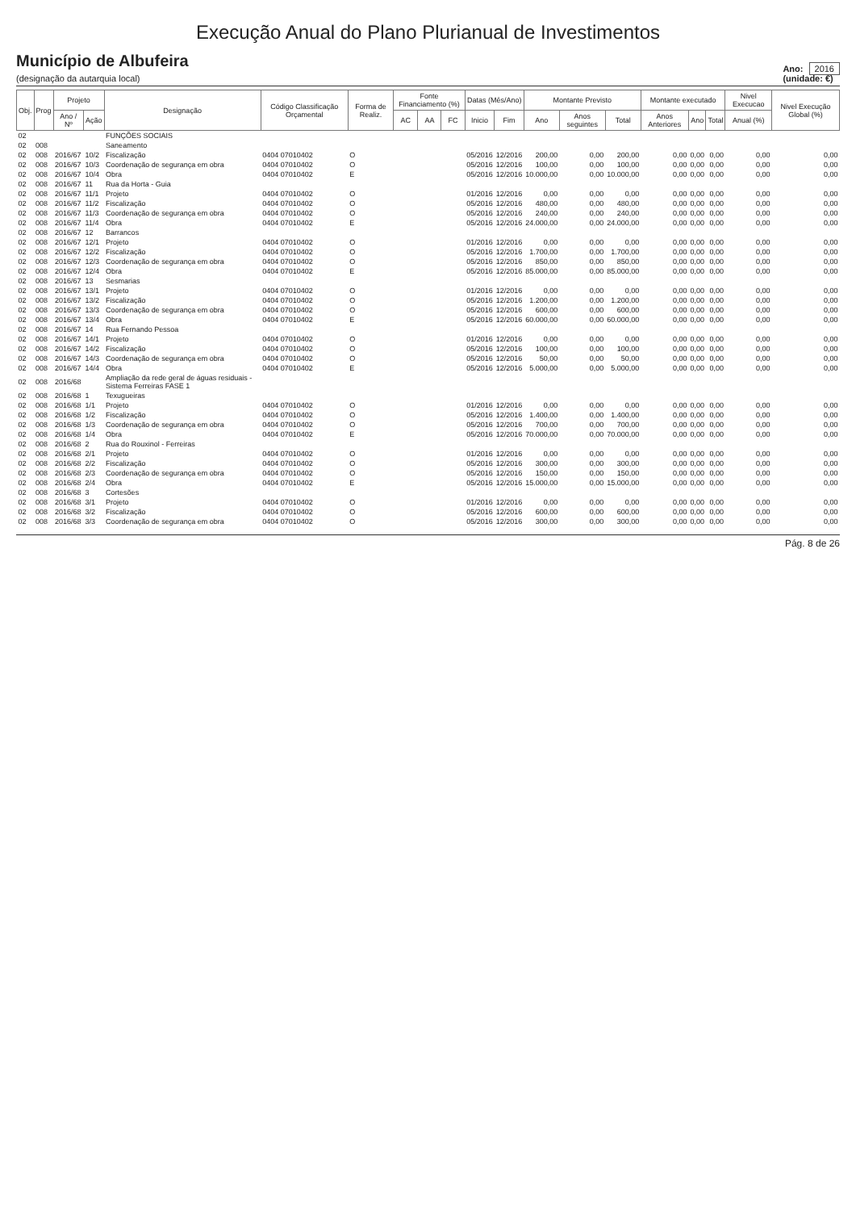Execução Anual do Plano Plurianual de Investimentos
Município de Albufeira
(designação da autarquia local)
Ano: 2016
(unidade: €)
| Obj. | Prog | Projeto | | Designação | Código Classificação Orçamental | Forma de Realiz. | Fonte Financiamento (%) | | | Datas (Mês/Ano) | | Montante Previsto | | | Montante executado | | | Nivel Execucao | Nivel Execução Global (%) |
| --- | --- | --- | --- | --- | --- | --- | --- | --- | --- | --- | --- | --- | --- | --- | --- | --- | --- | --- | --- |
| | | Ano / Nº | Ação | | | | AC | AA | FC | Inicio | Fim | Ano | Anos seguintes | Total | Anos Anteriores | Ano | Total | Anual (%) | |
| 02 | | | | FUNÇÕES SOCIAIS | | | | | | | | | | | | | | | |
| 02 | 008 | | | Saneamento | | | | | | | | | | | | | | | |
| 02 | 008 | 2016/67 | 10/2 | Fiscalização | 0404 07010402 | O | | | | 05/2016 | 12/2016 | 200,00 | 0,00 | 200,00 | 0,00 | 0,00 | 0,00 | 0,00 | 0,00 |
| 02 | 008 | 2016/67 | 10/3 | Coordenação de segurança em obra | 0404 07010402 | O | | | | 05/2016 | 12/2016 | 100,00 | 0,00 | 100,00 | 0,00 | 0,00 | 0,00 | 0,00 | 0,00 |
| 02 | 008 | 2016/67 | 10/4 | Obra | 0404 07010402 | E | | | | 05/2016 | 12/2016 | 10.000,00 | 0,00 | 10.000,00 | 0,00 | 0,00 | 0,00 | 0,00 | 0,00 |
| 02 | 008 | 2016/67 | 11 | Rua da Horta - Guia | | | | | | | | | | | | | | | |
| 02 | 008 | 2016/67 | 11/1 | Projeto | 0404 07010402 | O | | | | 01/2016 | 12/2016 | 0,00 | 0,00 | 0,00 | 0,00 | 0,00 | 0,00 | 0,00 | 0,00 |
| 02 | 008 | 2016/67 | 11/2 | Fiscalização | 0404 07010402 | O | | | | 05/2016 | 12/2016 | 480,00 | 0,00 | 480,00 | 0,00 | 0,00 | 0,00 | 0,00 | 0,00 |
| 02 | 008 | 2016/67 | 11/3 | Coordenação de segurança em obra | 0404 07010402 | O | | | | 05/2016 | 12/2016 | 240,00 | 0,00 | 240,00 | 0,00 | 0,00 | 0,00 | 0,00 | 0,00 |
| 02 | 008 | 2016/67 | 11/4 | Obra | 0404 07010402 | E | | | | 05/2016 | 12/2016 | 24.000,00 | 0,00 | 24.000,00 | 0,00 | 0,00 | 0,00 | 0,00 | 0,00 |
| 02 | 008 | 2016/67 | 12 | Barrancos | | | | | | | | | | | | | | | |
| 02 | 008 | 2016/67 | 12/1 | Projeto | 0404 07010402 | O | | | | 01/2016 | 12/2016 | 0,00 | 0,00 | 0,00 | 0,00 | 0,00 | 0,00 | 0,00 | 0,00 |
| 02 | 008 | 2016/67 | 12/2 | Fiscalização | 0404 07010402 | O | | | | 05/2016 | 12/2016 | 1.700,00 | 0,00 | 1.700,00 | 0,00 | 0,00 | 0,00 | 0,00 | 0,00 |
| 02 | 008 | 2016/67 | 12/3 | Coordenação de segurança em obra | 0404 07010402 | O | | | | 05/2016 | 12/2016 | 850,00 | 0,00 | 850,00 | 0,00 | 0,00 | 0,00 | 0,00 | 0,00 |
| 02 | 008 | 2016/67 | 12/4 | Obra | 0404 07010402 | E | | | | 05/2016 | 12/2016 | 85.000,00 | 0,00 | 85.000,00 | 0,00 | 0,00 | 0,00 | 0,00 | 0,00 |
| 02 | 008 | 2016/67 | 13 | Sesmarias | | | | | | | | | | | | | | | |
| 02 | 008 | 2016/67 | 13/1 | Projeto | 0404 07010402 | O | | | | 01/2016 | 12/2016 | 0,00 | 0,00 | 0,00 | 0,00 | 0,00 | 0,00 | 0,00 | 0,00 |
| 02 | 008 | 2016/67 | 13/2 | Fiscalização | 0404 07010402 | O | | | | 05/2016 | 12/2016 | 1.200,00 | 0,00 | 1.200,00 | 0,00 | 0,00 | 0,00 | 0,00 | 0,00 |
| 02 | 008 | 2016/67 | 13/3 | Coordenação de segurança em obra | 0404 07010402 | O | | | | 05/2016 | 12/2016 | 600,00 | 0,00 | 600,00 | 0,00 | 0,00 | 0,00 | 0,00 | 0,00 |
| 02 | 008 | 2016/67 | 13/4 | Obra | 0404 07010402 | E | | | | 05/2016 | 12/2016 | 60.000,00 | 0,00 | 60.000,00 | 0,00 | 0,00 | 0,00 | 0,00 | 0,00 |
| 02 | 008 | 2016/67 | 14 | Rua Fernando Pessoa | | | | | | | | | | | | | | | |
| 02 | 008 | 2016/67 | 14/1 | Projeto | 0404 07010402 | O | | | | 01/2016 | 12/2016 | 0,00 | 0,00 | 0,00 | 0,00 | 0,00 | 0,00 | 0,00 | 0,00 |
| 02 | 008 | 2016/67 | 14/2 | Fiscalização | 0404 07010402 | O | | | | 05/2016 | 12/2016 | 100,00 | 0,00 | 100,00 | 0,00 | 0,00 | 0,00 | 0,00 | 0,00 |
| 02 | 008 | 2016/67 | 14/3 | Coordenação de segurança em obra | 0404 07010402 | O | | | | 05/2016 | 12/2016 | 50,00 | 0,00 | 50,00 | 0,00 | 0,00 | 0,00 | 0,00 | 0,00 |
| 02 | 008 | 2016/67 | 14/4 | Obra | 0404 07010402 | E | | | | 05/2016 | 12/2016 | 5.000,00 | 0,00 | 5.000,00 | 0,00 | 0,00 | 0,00 | 0,00 | 0,00 |
| 02 | 008 | 2016/68 | | Ampliação da rede geral de águas residuais - Sistema Ferreiras FASE 1 | | | | | | | | | | | | | | | |
| 02 | 008 | 2016/68 | 1 | Texugueiras | | | | | | | | | | | | | | | |
| 02 | 008 | 2016/68 | 1/1 | Projeto | 0404 07010402 | O | | | | 01/2016 | 12/2016 | 0,00 | 0,00 | 0,00 | 0,00 | 0,00 | 0,00 | 0,00 | 0,00 |
| 02 | 008 | 2016/68 | 1/2 | Fiscalização | 0404 07010402 | O | | | | 05/2016 | 12/2016 | 1.400,00 | 0,00 | 1.400,00 | 0,00 | 0,00 | 0,00 | 0,00 | 0,00 |
| 02 | 008 | 2016/68 | 1/3 | Coordenação de segurança em obra | 0404 07010402 | O | | | | 05/2016 | 12/2016 | 700,00 | 0,00 | 700,00 | 0,00 | 0,00 | 0,00 | 0,00 | 0,00 |
| 02 | 008 | 2016/68 | 1/4 | Obra | 0404 07010402 | E | | | | 05/2016 | 12/2016 | 70.000,00 | 0,00 | 70.000,00 | 0,00 | 0,00 | 0,00 | 0,00 | 0,00 |
| 02 | 008 | 2016/68 | 2 | Rua do Rouxinol - Ferreiras | | | | | | | | | | | | | | | |
| 02 | 008 | 2016/68 | 2/1 | Projeto | 0404 07010402 | O | | | | 01/2016 | 12/2016 | 0,00 | 0,00 | 0,00 | 0,00 | 0,00 | 0,00 | 0,00 | 0,00 |
| 02 | 008 | 2016/68 | 2/2 | Fiscalização | 0404 07010402 | O | | | | 05/2016 | 12/2016 | 300,00 | 0,00 | 300,00 | 0,00 | 0,00 | 0,00 | 0,00 | 0,00 |
| 02 | 008 | 2016/68 | 2/3 | Coordenação de segurança em obra | 0404 07010402 | O | | | | 05/2016 | 12/2016 | 150,00 | 0,00 | 150,00 | 0,00 | 0,00 | 0,00 | 0,00 | 0,00 |
| 02 | 008 | 2016/68 | 2/4 | Obra | 0404 07010402 | E | | | | 05/2016 | 12/2016 | 15.000,00 | 0,00 | 15.000,00 | 0,00 | 0,00 | 0,00 | 0,00 | 0,00 |
| 02 | 008 | 2016/68 | 3 | Cortesões | | | | | | | | | | | | | | | |
| 02 | 008 | 2016/68 | 3/1 | Projeto | 0404 07010402 | O | | | | 01/2016 | 12/2016 | 0,00 | 0,00 | 0,00 | 0,00 | 0,00 | 0,00 | 0,00 | 0,00 |
| 02 | 008 | 2016/68 | 3/2 | Fiscalização | 0404 07010402 | O | | | | 05/2016 | 12/2016 | 600,00 | 0,00 | 600,00 | 0,00 | 0,00 | 0,00 | 0,00 | 0,00 |
| 02 | 008 | 2016/68 | 3/3 | Coordenação de segurança em obra | 0404 07010402 | O | | | | 05/2016 | 12/2016 | 300,00 | 0,00 | 300,00 | 0,00 | 0,00 | 0,00 | 0,00 | 0,00 |
Pág. 8 de 26